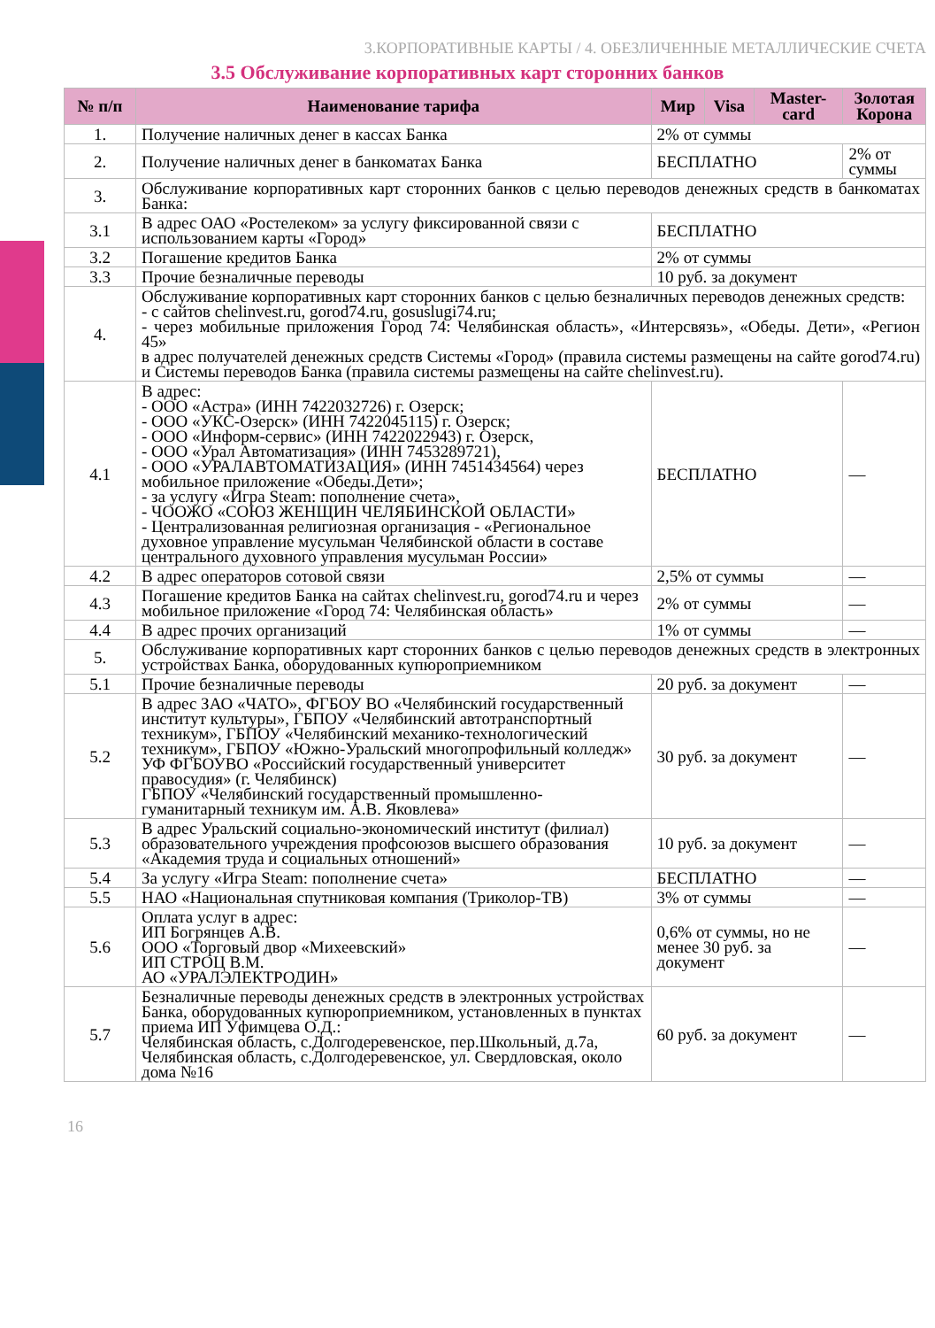3.КОРПОРАТИВНЫЕ КАРТЫ / 4. ОБЕЗЛИЧЕННЫЕ МЕТАЛЛИЧЕСКИЕ СЧЕТА
3.5 Обслуживание корпоративных карт сторонних банков
| № п/п | Наименование тарифа | Мир | Visa | Master-card | Золотая Корона |
| --- | --- | --- | --- | --- | --- |
| 1. | Получение наличных денег в кассах Банка | 2% от суммы | | | |
| 2. | Получение наличных денег в банкоматах Банка | БЕСПЛАТНО | | | 2% от суммы |
| 3. | Обслуживание корпоративных карт сторонних банков с целью переводов денежных средств в банкоматах Банка: | | | | |
| 3.1 | В адрес ОАО «Ростелеком» за услугу фиксированной связи с использованием карты «Город» | БЕСПЛАТНО | | | |
| 3.2 | Погашение кредитов Банка | 2% от суммы | | | |
| 3.3 | Прочие безналичные переводы | 10 руб. за документ | | | |
| 4. | Обслуживание корпоративных карт сторонних банков с целью безналичных переводов денежных средств: - с сайтов chelinvest.ru, gorod74.ru, gosuslugi74.ru; - через мобильные приложения Город 74: Челябинская область», «Интерсвязь», «Обеды. Дети», «Регион 45» в адрес получателей денежных средств Системы «Город» (правила системы размещены на сайте gorod74.ru) и Системы переводов Банка (правила системы размещены на сайте chelinvest.ru). | | | | |
| 4.1 | В адрес: - ООО «Астра» (ИНН 7422032726) г. Озерск; - ООО «УКС-Озерск» (ИНН 7422045115) г. Озерск; - ООО «Информ-сервис» (ИНН 7422022943) г. Озерск, - ООО «Урал Автоматизация» (ИНН 7453289721), - ООО «УРАЛАВТОМАТИЗАЦИЯ» (ИНН 7451434564) через мобильное приложение «Обеды.Дети»; - за услугу «Игра Steam: пополнение счета», - ЧООЖО «СОЮЗ ЖЕНЩИН ЧЕЛЯБИНСКОЙ ОБЛАСТИ» - Централизованная религиозная организация - «Региональное духовное управление мусульман Челябинской области в составе центрального духовного управления мусульман России» | БЕСПЛАТНО | | | — |
| 4.2 | В адрес операторов сотовой связи | 2,5% от суммы | | | — |
| 4.3 | Погашение кредитов Банка на сайтах chelinvest.ru, gorod74.ru и через мобильное приложение «Город 74: Челябинская область» | 2% от суммы | | | — |
| 4.4 | В адрес прочих организаций | 1% от суммы | | | — |
| 5. | Обслуживание корпоративных карт сторонних банков с целью переводов денежных средств в электронных устройствах Банка, оборудованных купюроприемником | | | | |
| 5.1 | Прочие безналичные переводы | 20 руб. за документ | | | — |
| 5.2 | В адрес ЗАО «ЧАТО», ФГБОУ ВО «Челябинский государственный институт культуры», ГБПОУ «Челябинский автотранспортный техникум», ГБПОУ «Челябинский механико-технологический техникум», ГБПОУ «Южно-Уральский многопрофильный колледж» УФ ФГБОУВО «Российский государственный университет правосудия» (г. Челябинск) ГБПОУ «Челябинский государственный промышленно-гуманитарный техникум им. А.В. Яковлева» | 30 руб. за документ | | | — |
| 5.3 | В адрес Уральский социально-экономический институт (филиал) образовательного учреждения профсоюзов высшего образования «Академия труда и социальных отношений» | 10 руб. за документ | | | — |
| 5.4 | За услугу «Игра Steam: пополнение счета» | БЕСПЛАТНО | | | — |
| 5.5 | НАО «Национальная спутниковая компания (Триколор-ТВ) | 3% от суммы | | | — |
| 5.6 | Оплата услуг в адрес: ИП Богрянцев А.В. ООО «Торговый двор «Михеевский» ИП СТРОЦ В.М. АО «УРАЛЭЛЕКТРОДИН» | 0,6% от суммы, но не менее 30 руб. за документ | | | — |
| 5.7 | Безналичные переводы денежных средств в электронных устройствах Банка, оборудованных купюроприемником, установленных в пунктах приема ИП Уфимцева О.Д.: Челябинская область, с.Долгодеревенское, пер.Школьный, д.7а, Челябинская область, с.Долгодеревенское, ул. Свердловская, около дома №16 | 60 руб. за документ | | | — |
16